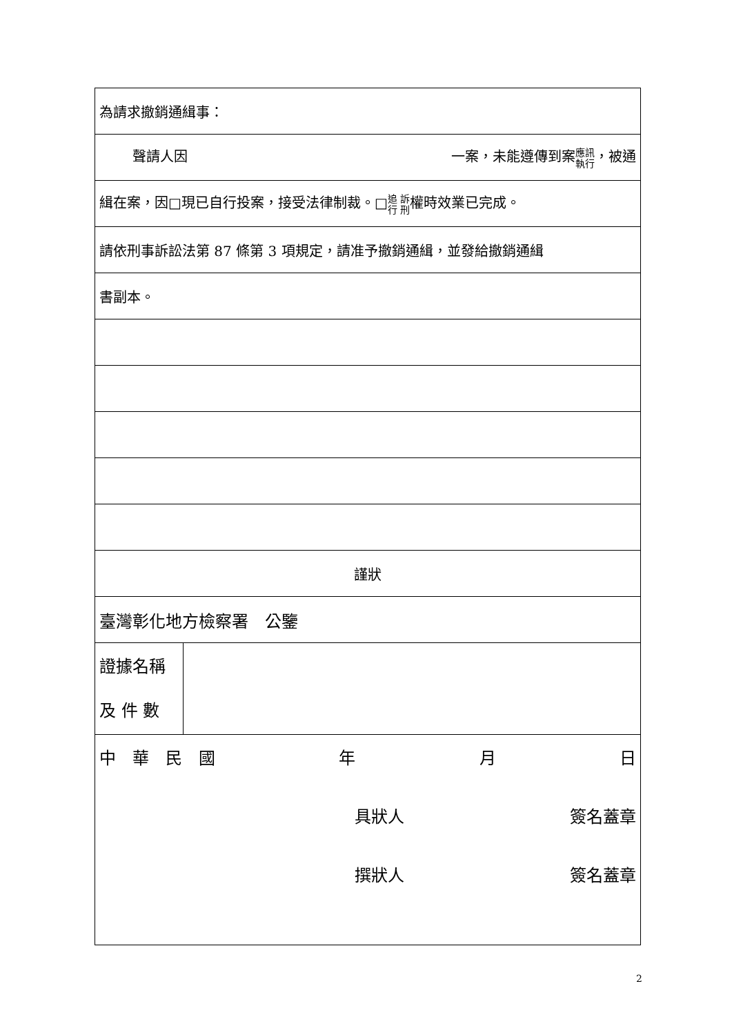| 為請求撤銷通緝事： | |
| 聲請人因 一案，未能遵傳到案 應訊 執行 ，被通 | |
| 緝在案，因□現已自行投案，接受法律制裁。□ 追 訴 行 刑 權時效業已完成。 | |
| 請依刑事訴訟法第 87 條第 3 項規定，請准予撤銷通緝，並發給撤銷通緝 | |
| 書副本。 | |
| 謹狀 | |
| 臺灣彰化地方檢察署 公鑒 | |
| 證據名稱 及 件 數 | |
| 中 華 民 國 年 月 日 具狀人 簽名蓋章 撰狀人 簽名蓋章 | |
2